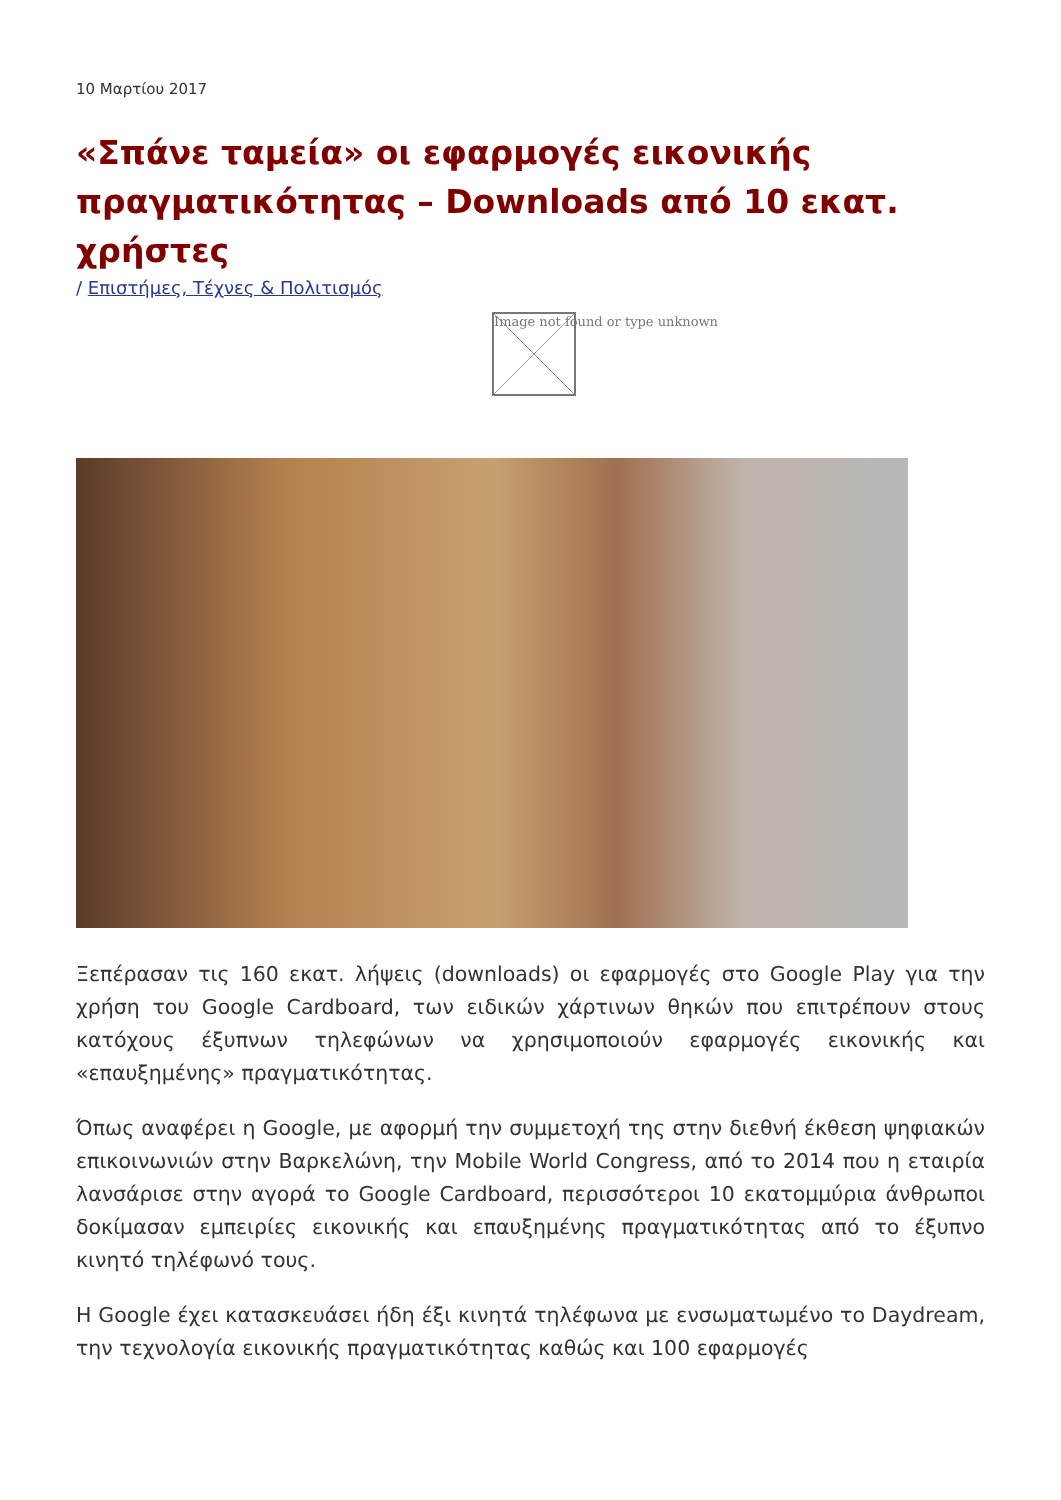10 Μαρτίου 2017
«Σπάνε ταμεία» οι εφαρμογές εικονικής πραγματικότητας – Downloads από 10 εκατ. χρήστες
/ Επιστήμες, Τέχνες & Πολιτισμός
Image not found or type unknown
Ξεπέρασαν τις 160 εκατ. λήψεις (downloads) οι εφαρμογές στο Google Play για την χρήση του Google Cardboard, των ειδικών χάρτινων θηκών που επιτρέπουν στους κατόχους έξυπνων τηλεφώνων να χρησιμοποιούν εφαρμογές εικονικής και «επαυξημένης» πραγματικότητας.
Όπως αναφέρει η Google, με αφορμή την συμμετοχή της στην διεθνή έκθεση ψηφιακών επικοινωνιών στην Βαρκελώνη, την Mobile World Congress, από το 2014 που η εταιρία λανσάρισε στην αγορά το Google Cardboard, περισσότεροι 10 εκατομμύρια άνθρωποι δοκίμασαν εμπειρίες εικονικής και επαυξημένης πραγματικότητας από το έξυπνο κινητό τηλέφωνό τους.
Η Google έχει κατασκευάσει ήδη έξι κινητά τηλέφωνα με ενσωματωμένο το Daydream, την τεχνολογία εικονικής πραγματικότητας καθώς και 100 εφαρμογές